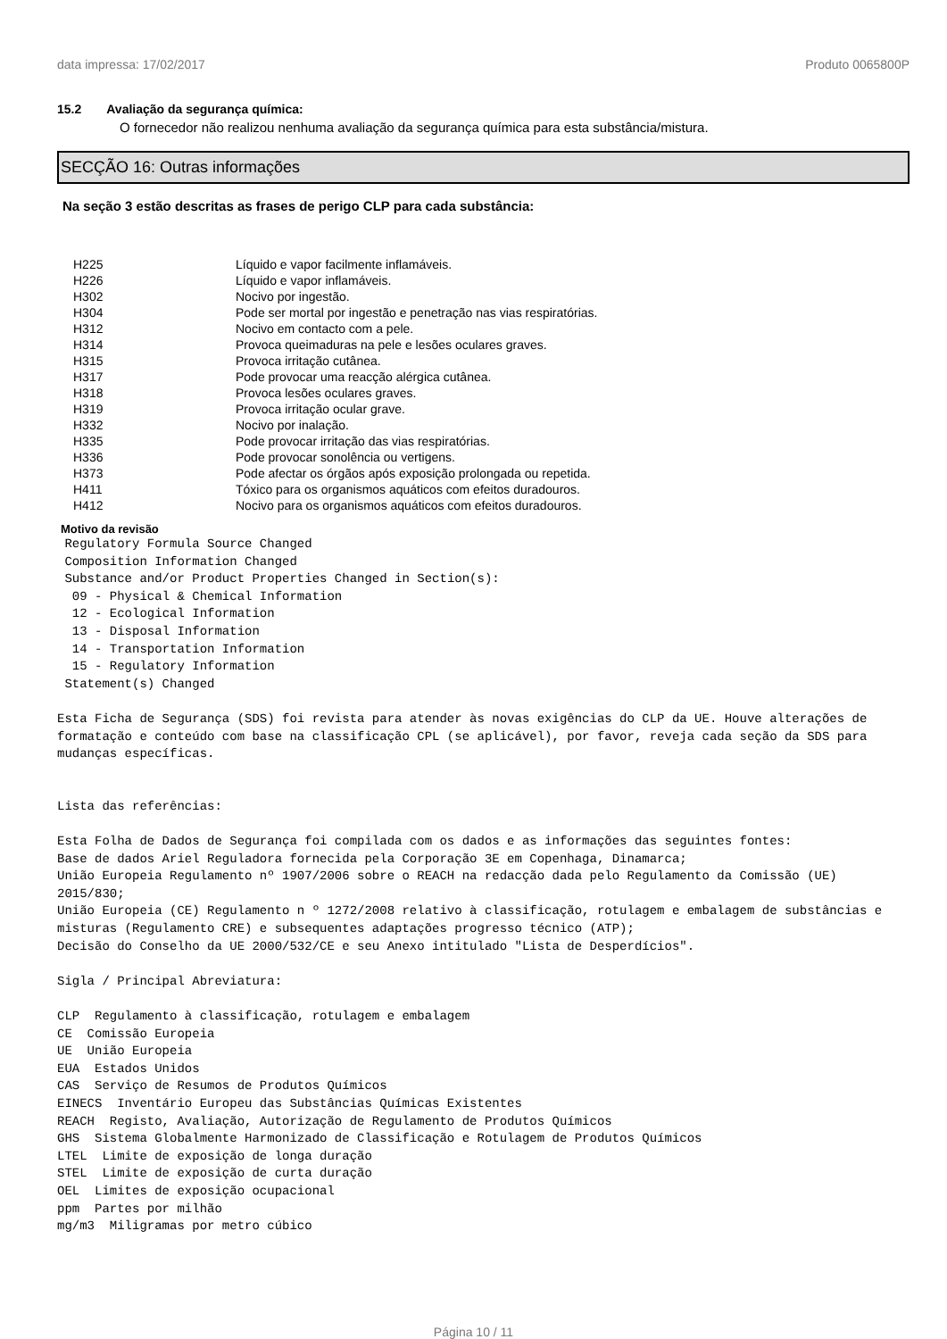data impressa: 17/02/2017 Produto 0065800P
15.2 Avaliação da segurança química:
O fornecedor não realizou nenhuma avaliação da segurança química para esta substância/mistura.
SECÇÃO 16: Outras informações
Na seção 3 estão descritas as frases de perigo CLP para cada substância:
| H225 | Líquido e vapor facilmente inflamáveis. |
| H226 | Líquido e vapor inflamáveis. |
| H302 | Nocivo por ingestão. |
| H304 | Pode ser mortal por ingestão e penetração nas vias respiratórias. |
| H312 | Nocivo em contacto com a pele. |
| H314 | Provoca queimaduras na pele e lesões oculares graves. |
| H315 | Provoca irritação cutânea. |
| H317 | Pode provocar uma reacção alérgica cutânea. |
| H318 | Provoca lesões oculares graves. |
| H319 | Provoca irritação ocular grave. |
| H332 | Nocivo por inalação. |
| H335 | Pode provocar irritação das vias respiratórias. |
| H336 | Pode provocar sonolência ou vertigens. |
| H373 | Pode afectar os órgãos após exposição prolongada ou repetida. |
| H411 | Tóxico para os organismos aquáticos com efeitos duradouros. |
| H412 | Nocivo para os organismos aquáticos com efeitos duradouros. |
Motivo da revisão
 Regulatory Formula Source Changed
 Composition Information Changed
 Substance and/or Product Properties Changed in Section(s):
  09 - Physical & Chemical Information
  12 - Ecological Information
  13 - Disposal Information
  14 - Transportation Information
  15 - Regulatory Information
 Statement(s) Changed

Esta Ficha de Segurança (SDS) foi revista para atender às novas exigências do CLP da UE. Houve alterações de formatação e conteúdo com base na classificação CPL (se aplicável), por favor, reveja cada seção da SDS para mudanças específicas.


Lista das referências:

Esta Folha de Dados de Segurança foi compilada com os dados e as informações das seguintes fontes:
Base de dados Ariel Reguladora fornecida pela Corporação 3E em Copenhaga, Dinamarca;
União Europeia Regulamento nº 1907/2006 sobre o REACH na redacção dada pelo Regulamento da Comissão (UE) 2015/830;
União Europeia (CE) Regulamento n º 1272/2008 relativo à classificação, rotulagem e embalagem de substâncias e misturas (Regulamento CRE) e subsequentes adaptações progresso técnico (ATP);
Decisão do Conselho da UE 2000/532/CE e seu Anexo intitulado "Lista de Desperdícios".

Sigla / Principal Abreviatura:

CLP  Regulamento à classificação, rotulagem e embalagem
CE  Comissão Europeia
UE  União Europeia
EUA  Estados Unidos
CAS  Serviço de Resumos de Produtos Químicos
EINECS  Inventário Europeu das Substâncias Químicas Existentes
REACH  Registo, Avaliação, Autorização de Regulamento de Produtos Químicos
GHS  Sistema Globalmente Harmonizado de Classificação e Rotulagem de Produtos Químicos
LTEL  Limite de exposição de longa duração
STEL  Limite de exposição de curta duração
OEL  Limites de exposição ocupacional
ppm  Partes por milhão
mg/m3  Miligramas por metro cúbico
Página 10 / 11